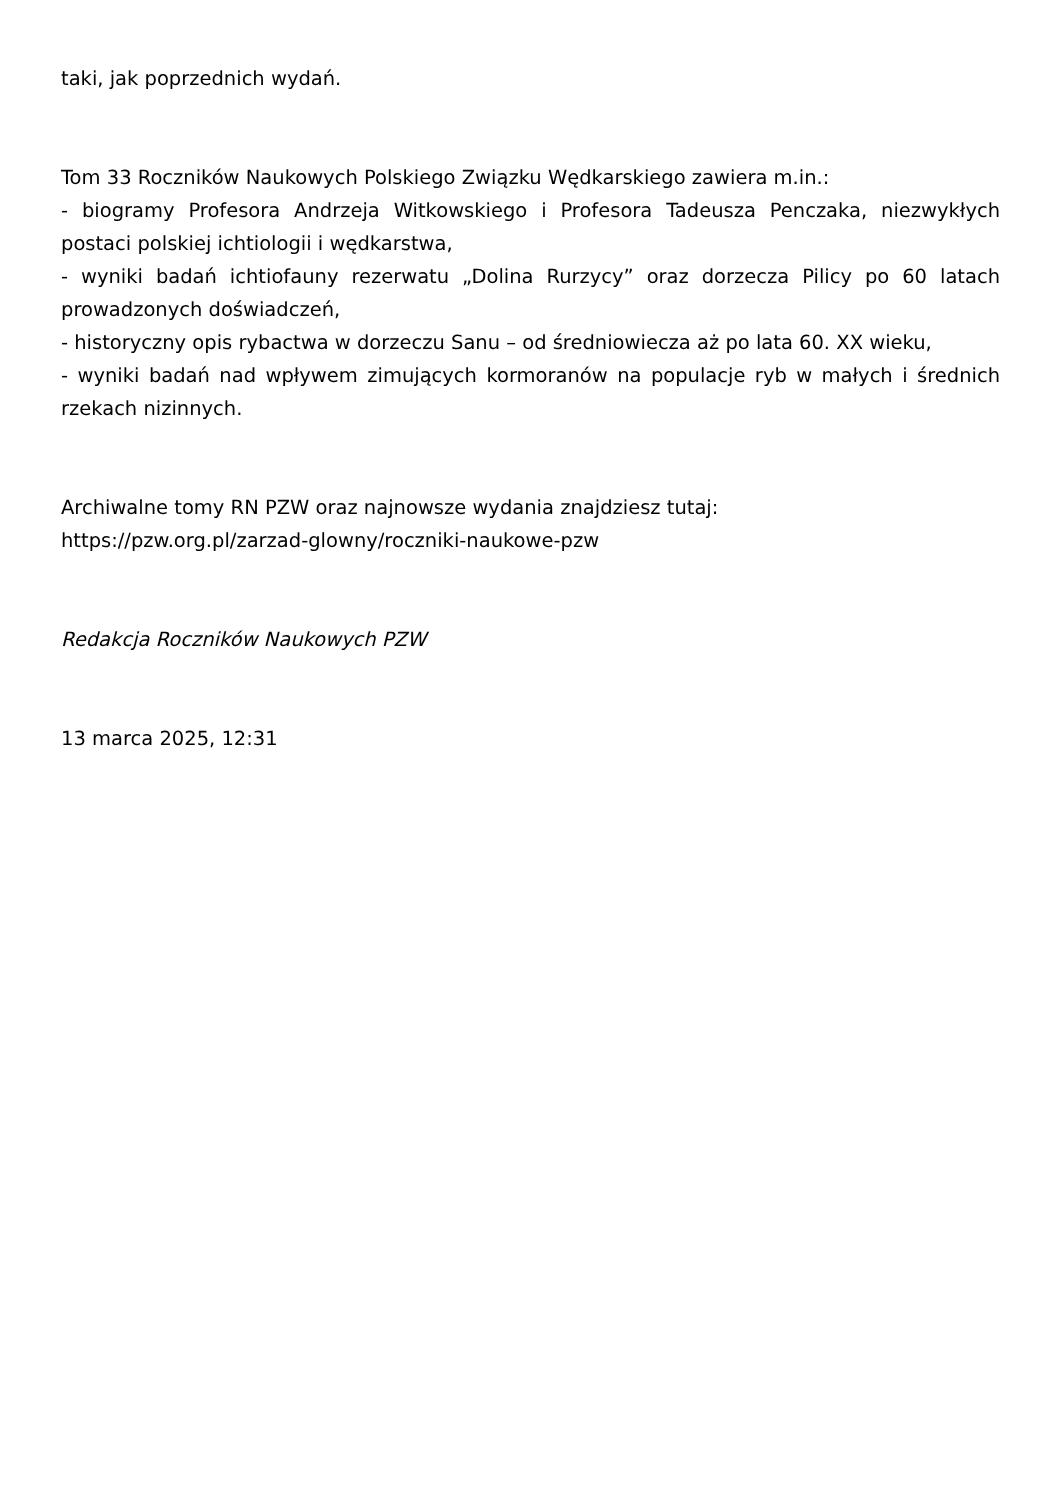taki, jak poprzednich wydań.
Tom 33 Roczników Naukowych Polskiego Związku Wędkarskiego zawiera m.in.:
- biogramy Profesora Andrzeja Witkowskiego i Profesora Tadeusza Penczaka, niezwykłych postaci polskiej ichtiologii i wędkarstwa,
- wyniki badań ichtiofauny rezerwatu „Dolina Rurzycy” oraz dorzecza Pilicy po 60 latach prowadzonych doświadczeń,
- historyczny opis rybactwa w dorzeczu Sanu – od średniowiecza aż po lata 60. XX wieku,
- wyniki badań nad wpływem zimujących kormoranów na populacje ryb w małych i średnich rzekach nizinnych.
Archiwalne tomy RN PZW oraz najnowsze wydania znajdziesz tutaj:
https://pzw.org.pl/zarzad-glowny/roczniki-naukowe-pzw
Redakcja Roczników Naukowych PZW
13 marca 2025, 12:31